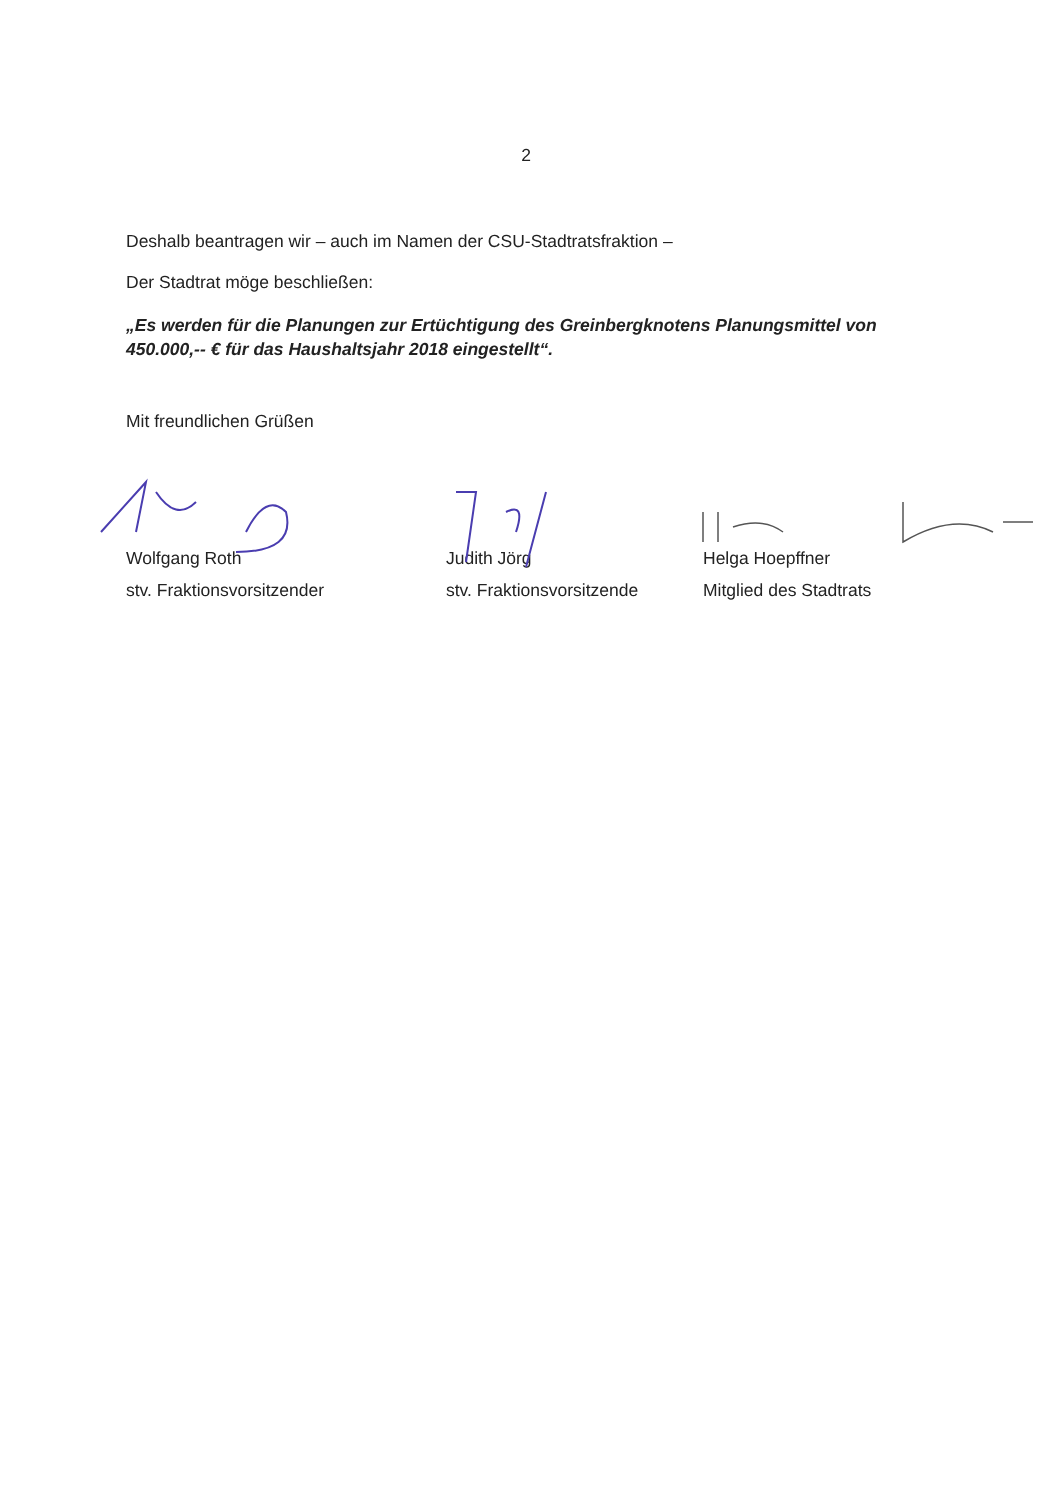2
Deshalb beantragen wir – auch im Namen der CSU-Stadtratsfraktion –
Der Stadtrat möge beschließen:
„Es werden für die Planungen zur Ertüchtigung des Greinbergknotens Planungsmittel von 450.000,-- € für das Haushaltsjahr 2018 eingestellt“.
Mit freundlichen Grüßen
Wolfgang Roth
stv. Fraktionsvorsitzender
Judith Jörg
stv. Fraktionsvorsitzende
Helga Hoepffner
Mitglied des Stadtrats